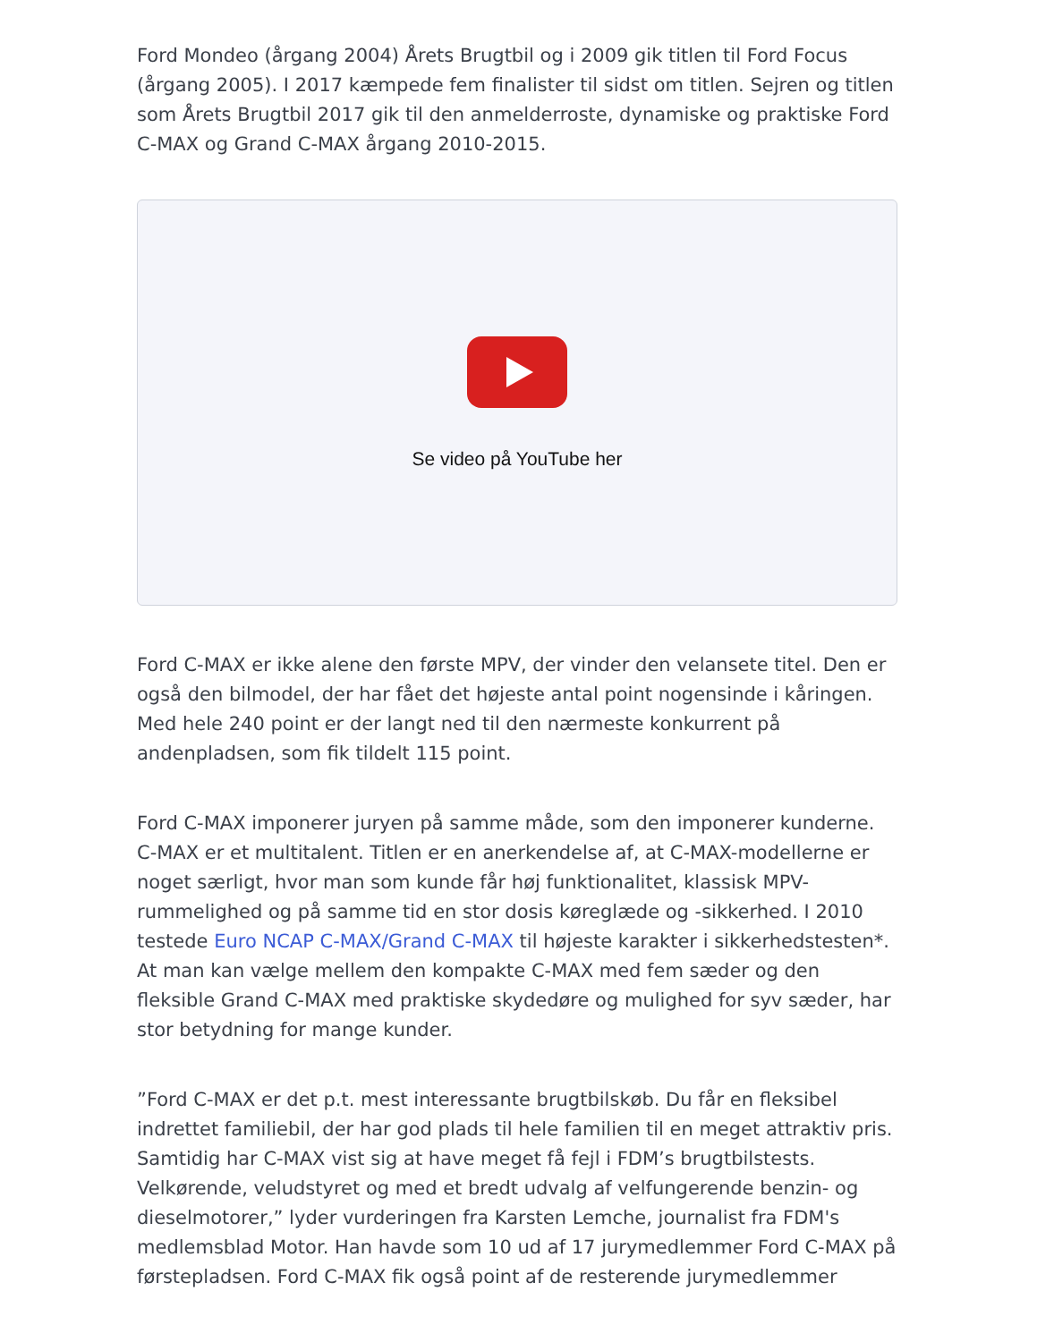Ford Mondeo (årgang 2004) Årets Brugtbil og i 2009 gik titlen til Ford Focus (årgang 2005). I 2017 kæmpede fem finalister til sidst om titlen. Sejren og titlen som Årets Brugtbil 2017 gik til den anmelderroste, dynamiske og praktiske Ford C-MAX og Grand C-MAX årgang 2010-2015.
Se video på YouTube her
Ford C-MAX er ikke alene den første MPV, der vinder den velansete titel. Den er også den bilmodel, der har fået det højeste antal point nogensinde i kåringen. Med hele 240 point er der langt ned til den nærmeste konkurrent på andenpladsen, som fik tildelt 115 point.
Ford C-MAX imponerer juryen på samme måde, som den imponerer kunderne. C-MAX er et multitalent. Titlen er en anerkendelse af, at C-MAX-modellerne er noget særligt, hvor man som kunde får høj funktionalitet, klassisk MPV-rummelighed og på samme tid en stor dosis køreglæde og -sikkerhed. I 2010 testede Euro NCAP C-MAX/Grand C-MAX til højeste karakter i sikkerhedstesten*. At man kan vælge mellem den kompakte C-MAX med fem sæder og den fleksible Grand C-MAX med praktiske skydedøre og mulighed for syv sæder, har stor betydning for mange kunder.
”Ford C-MAX er det p.t. mest interessante brugtbilskøb. Du får en fleksibel indrettet familiebil, der har god plads til hele familien til en meget attraktiv pris. Samtidig har C-MAX vist sig at have meget få fejl i FDM’s brugtbilstests. Velkørende, veludstyret og med et bredt udvalg af velfungerende benzin- og dieselmotorer,” lyder vurderingen fra Karsten Lemche, journalist fra FDM's medlemsblad Motor. Han havde som 10 ud af 17 jurymedlemmer Ford C-MAX på førstepladsen. Ford C-MAX fik også point af de resterende jurymedlemmer